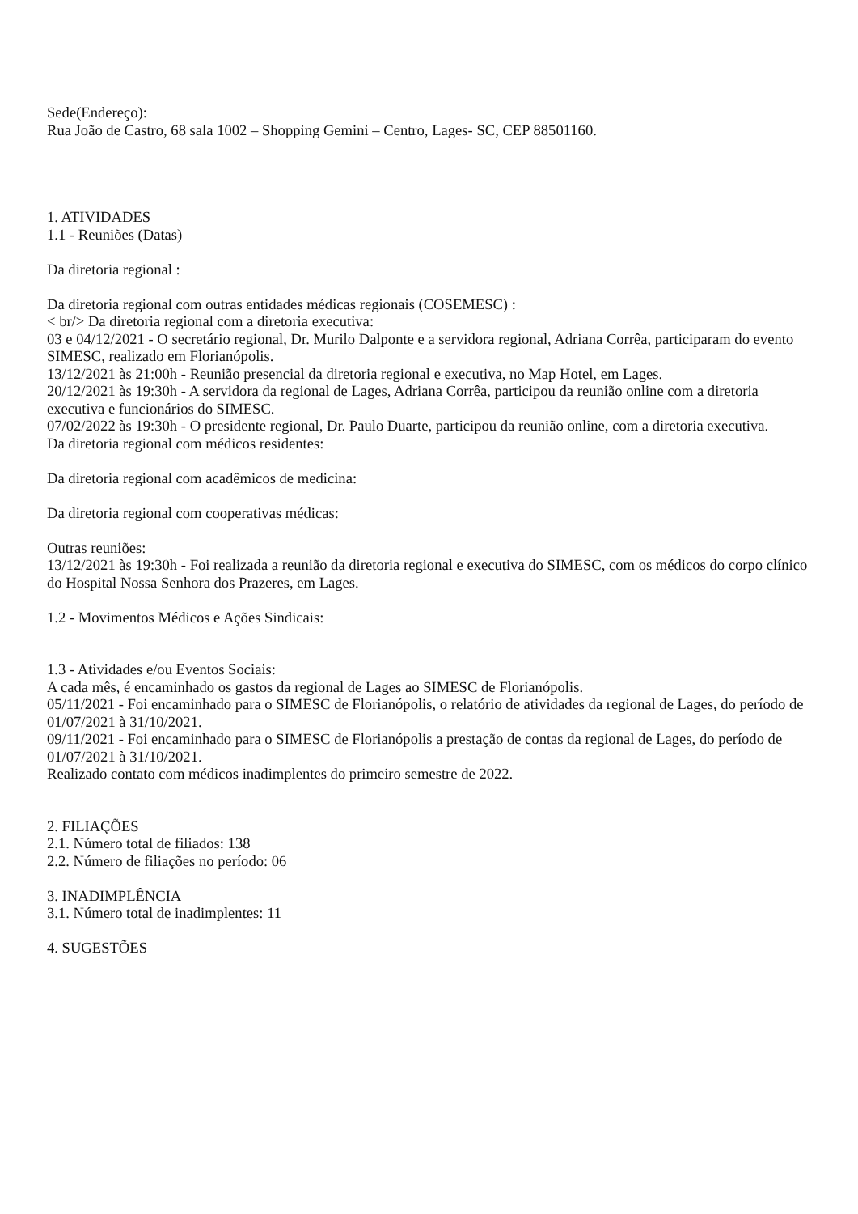Sede(Endereço):
Rua João de Castro, 68 sala 1002 – Shopping Gemini – Centro, Lages- SC, CEP 88501160.
1. ATIVIDADES
1.1 - Reuniões (Datas)
Da diretoria regional :
Da diretoria regional com outras entidades médicas regionais (COSEMESC) :
< br/> Da diretoria regional com a diretoria executiva:
03 e 04/12/2021 - O secretário regional, Dr. Murilo Dalponte e a servidora regional, Adriana Corrêa, participaram do evento SIMESC, realizado em Florianópolis.
13/12/2021 às 21:00h - Reunião presencial da diretoria regional e executiva, no Map Hotel, em Lages.
20/12/2021 às 19:30h - A servidora da regional de Lages, Adriana Corrêa, participou da reunião online com a diretoria executiva e funcionários do SIMESC.
07/02/2022 às 19:30h - O presidente regional, Dr. Paulo Duarte, participou da reunião online, com a diretoria executiva.
Da diretoria regional com médicos residentes:
Da diretoria regional com acadêmicos de medicina:
Da diretoria regional com cooperativas médicas:
Outras reuniões:
13/12/2021 às 19:30h - Foi realizada a reunião da diretoria regional e executiva do SIMESC, com os médicos do corpo clínico do Hospital Nossa Senhora dos Prazeres, em Lages.
1.2 - Movimentos Médicos e Ações Sindicais:
1.3 - Atividades e/ou Eventos Sociais:
A cada mês, é encaminhado os gastos da regional de Lages ao SIMESC de Florianópolis.
05/11/2021 - Foi encaminhado para o SIMESC de Florianópolis, o relatório de atividades da regional de Lages, do período de 01/07/2021 à 31/10/2021.
09/11/2021 - Foi encaminhado para o SIMESC de Florianópolis a prestação de contas da regional de Lages, do período de 01/07/2021 à 31/10/2021.
Realizado contato com médicos inadimplentes do primeiro semestre de 2022.
2. FILIAÇÕES
2.1. Número total de filiados: 138
2.2. Número de filiações no período: 06
3. INADIMPLÊNCIA
3.1. Número total de inadimplentes: 11
4. SUGESTÕES